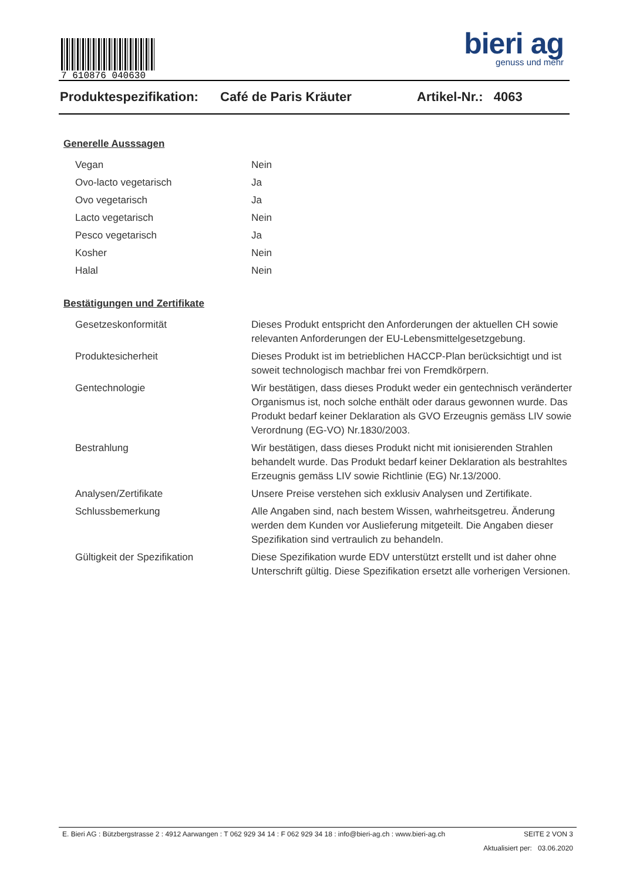7 610876 040630
bieri ag
genuss und mehr
Produktespezifikation: Café de Paris Kräuter Artikel-Nr.: 4063
Generelle Ausssagen
| Vegan | Nein |
| Ovo-lacto vegetarisch | Ja |
| Ovo vegetarisch | Ja |
| Lacto vegetarisch | Nein |
| Pesco vegetarisch | Ja |
| Kosher | Nein |
| Halal | Nein |
Bestätigungen und Zertifikate
| Gesetzeskonformität | Dieses Produkt entspricht den Anforderungen der aktuellen CH sowie relevanten Anforderungen der EU-Lebensmittelgesetzgebung. |
| Produktesicherheit | Dieses Produkt ist im betrieblichen HACCP-Plan berücksichtigt und ist soweit technologisch machbar frei von Fremdkörpern. |
| Gentechnologie | Wir bestätigen, dass dieses Produkt weder ein gentechnisch veränderter Organismus ist, noch solche enthält oder daraus gewonnen wurde. Das Produkt bedarf keiner Deklaration als GVO Erzeugnis gemäss LIV sowie Verordnung (EG-VO) Nr.1830/2003. |
| Bestrahlung | Wir bestätigen, dass dieses Produkt nicht mit ionisierenden Strahlen behandelt wurde. Das Produkt bedarf keiner Deklaration als bestrahltes Erzeugnis gemäss LIV sowie Richtlinie (EG) Nr.13/2000. |
| Analysen/Zertifikate | Unsere Preise verstehen sich exklusiv Analysen und Zertifikate. |
| Schlussbemerkung | Alle Angaben sind, nach bestem Wissen, wahrheitsgetreu. Änderung werden dem Kunden vor Auslieferung mitgeteilt. Die Angaben dieser Spezifikation sind vertraulich zu behandeln. |
| Gültigkeit der Spezifikation | Diese Spezifikation wurde EDV unterstützt erstellt und ist daher ohne Unterschrift gültig. Diese Spezifikation ersetzt alle vorherigen Versionen. |
E. Bieri AG : Bützbergstrasse 2 : 4912 Aarwangen : T 062 929 34 14 : F 062 929 34 18 : info@bieri-ag.ch : www.bieri-ag.ch SEITE 2 VON 3
Aktualisiert per: 03.06.2020